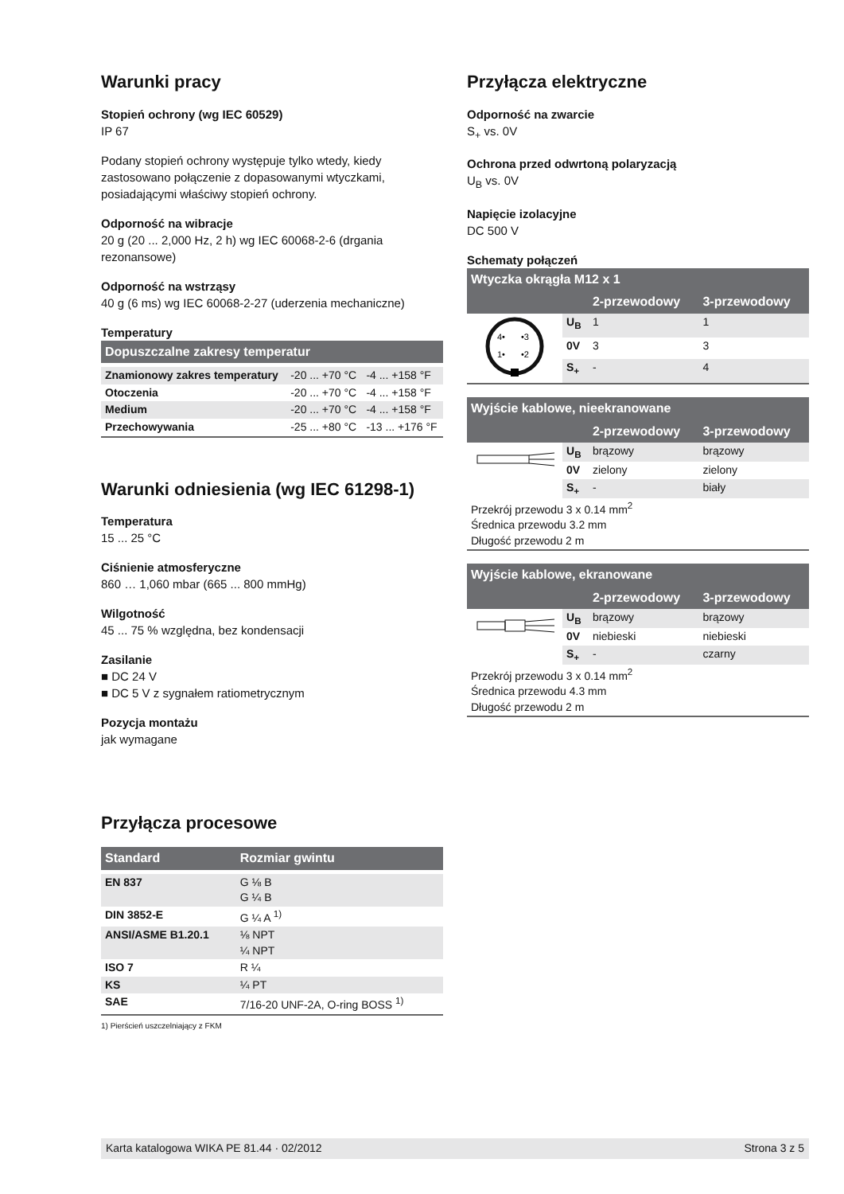Warunki pracy
Stopień ochrony (wg IEC 60529)
IP 67
Podany stopień ochrony występuje tylko wtedy, kiedy zastosowano połączenie z dopasowanymi wtyczkami, posiadającymi właściwy stopień ochrony.
Odporność na wibracje
20 g (20 ... 2,000 Hz, 2 h) wg IEC 60068-2-6 (drgania rezonansowe)
Odporność na wstrząsy
40 g (6 ms) wg IEC 60068-2-27 (uderzenia mechaniczne)
Temperatury
| Dopuszczalne zakresy temperatur | | |
| --- | --- | --- |
| Znamionowy zakres temperatury | -20 ... +70 °C | -4 ... +158 °F |
| Otoczenia | -20 ... +70 °C | -4 ... +158 °F |
| Medium | -20 ... +70 °C | -4 ... +158 °F |
| Przechowywania | -25 ... +80 °C | -13 ... +176 °F |
Warunki odniesienia (wg IEC 61298-1)
Temperatura
15 ... 25 °C
Ciśnienie atmosferyczne
860 … 1,060 mbar (665 ... 800 mmHg)
Wilgotność
45 ... 75 % względna, bez kondensacji
Zasilanie
■ DC 24 V
■ DC 5 V z sygnałem ratiometrycznym
Pozycja montażu
jak wymagane
Przyłącza procesowe
| Standard | Rozmiar gwintu |
| --- | --- |
| EN 837 | G ⅛ B G ¼ B |
| DIN 3852-E | G ¼ A <sup>1)</sup> |
| ANSI/ASME B1.20.1 | ⅛ NPT ¼ NPT |
| ISO 7 | R ¼ |
| KS | ¼ PT |
| SAE | 7/16-20 UNF-2A, O-ring BOSS <sup>1)</sup> |
1) Pierścień uszczelniający z FKM
Przyłącza elektryczne
Odporność na zwarcie
S<sub>+</sub> vs. 0V
Ochrona przed odwrtoną polaryzacją
U<sub>B</sub> vs. 0V
Napięcie izolacyjne
DC 500 V
Schematy połączeń
| Wtyczka okrągła M12 x 1 | | | |
| --- | --- | --- | --- |
| | | 2-przewodowy | 3-przewodowy |
| 4• •3 1• •2 | U<sub>B</sub> | 1 | 1 |
| | 0V | 3 | 3 |
| | S<sub>+</sub> | - | 4 |
| Wyjście kablowe, nieekranowane | | | |
| --- | --- | --- | --- |
| | | 2-przewodowy | 3-przewodowy |
| | U<sub>B</sub> | brązowy | brązowy |
| | 0V | zielony | zielony |
| | S<sub>+</sub> | - | biały |
| Przekrój przewodu 3 x 0.14 mm<sup>2</sup> Średnica przewodu 3.2 mm Długość przewodu 2 m | | | |
| Wyjście kablowe, ekranowane | | | |
| --- | --- | --- | --- |
| | | 2-przewodowy | 3-przewodowy |
| | U<sub>B</sub> | brązowy | brązowy |
| | 0V | niebieski | niebieski |
| | S<sub>+</sub> | - | czarny |
| Przekrój przewodu 3 x 0.14 mm<sup>2</sup> Średnica przewodu 4.3 mm Długość przewodu 2 m | | | |
Karta katalogowa WIKA PE 81.44 · 02/2012 Strona 3 z 5